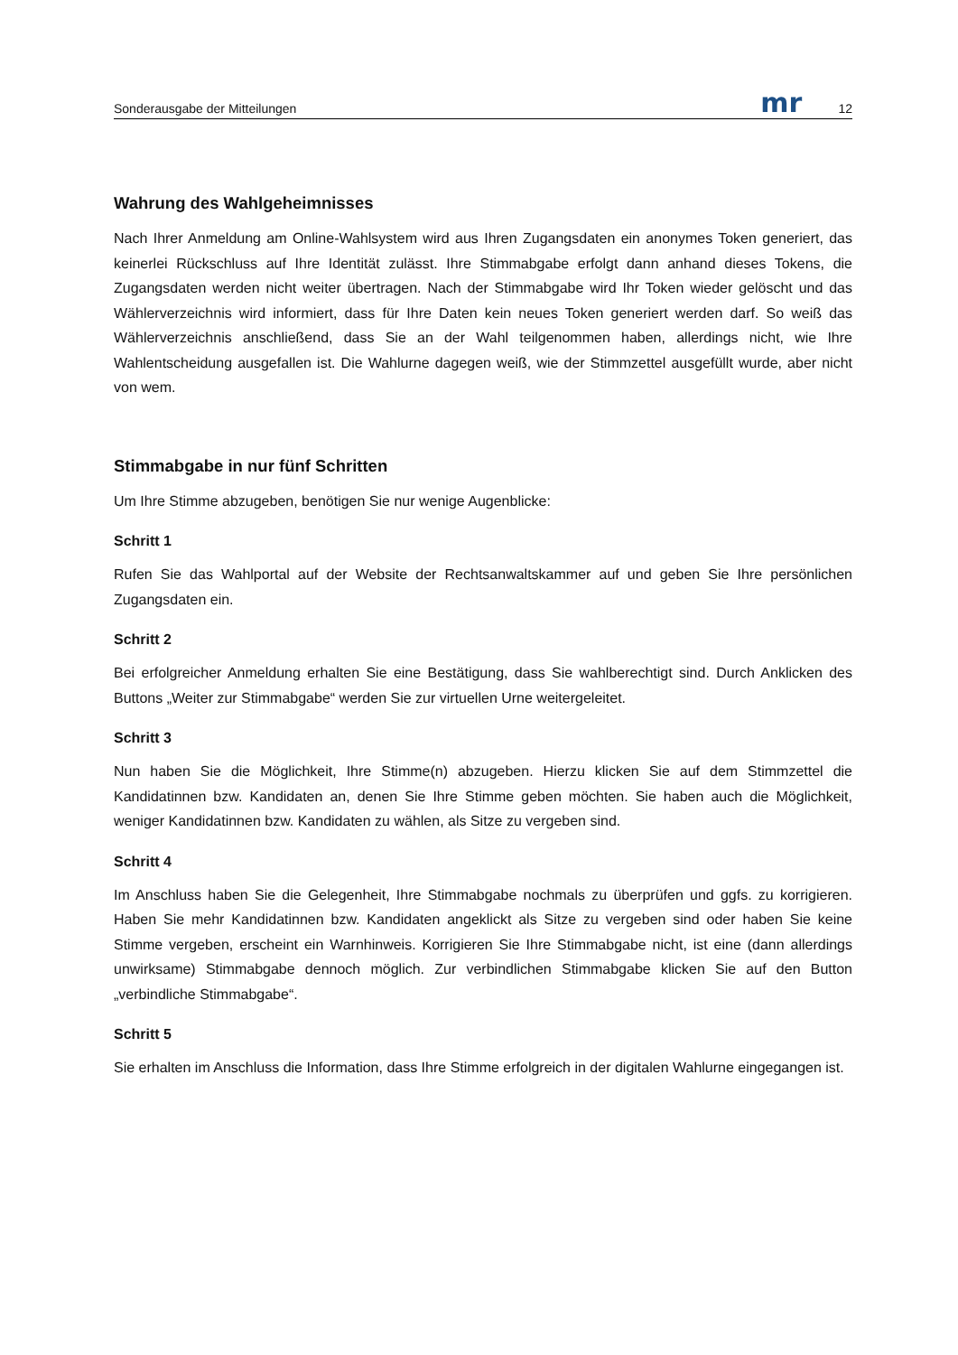Sonderausgabe der Mitteilungen mr 12
Wahrung des Wahlgeheimnisses
Nach Ihrer Anmeldung am Online-Wahlsystem wird aus Ihren Zugangsdaten ein anonymes Token generiert, das keinerlei Rückschluss auf Ihre Identität zulässt. Ihre Stimmabgabe erfolgt dann anhand dieses Tokens, die Zugangsdaten werden nicht weiter übertragen. Nach der Stimmabgabe wird Ihr Token wieder gelöscht und das Wählerverzeichnis wird informiert, dass für Ihre Daten kein neues Token generiert werden darf. So weiß das Wählerverzeichnis anschließend, dass Sie an der Wahl teilgenommen haben, allerdings nicht, wie Ihre Wahlentscheidung ausgefallen ist. Die Wahlurne dagegen weiß, wie der Stimmzettel ausgefüllt wurde, aber nicht von wem.
Stimmabgabe in nur fünf Schritten
Um Ihre Stimme abzugeben, benötigen Sie nur wenige Augenblicke:
Schritt 1
Rufen Sie das Wahlportal auf der Website der Rechtsanwaltskammer auf und geben Sie Ihre persönlichen Zugangsdaten ein.
Schritt 2
Bei erfolgreicher Anmeldung erhalten Sie eine Bestätigung, dass Sie wahlberechtigt sind. Durch Anklicken des Buttons „Weiter zur Stimmabgabe“ werden Sie zur virtuellen Urne weitergeleitet.
Schritt 3
Nun haben Sie die Möglichkeit, Ihre Stimme(n) abzugeben. Hierzu klicken Sie auf dem Stimmzettel die Kandidatinnen bzw. Kandidaten an, denen Sie Ihre Stimme geben möchten. Sie haben auch die Möglichkeit, weniger Kandidatinnen bzw. Kandidaten zu wählen, als Sitze zu vergeben sind.
Schritt 4
Im Anschluss haben Sie die Gelegenheit, Ihre Stimmabgabe nochmals zu überprüfen und ggfs. zu korrigieren. Haben Sie mehr Kandidatinnen bzw. Kandidaten angeklickt als Sitze zu vergeben sind oder haben Sie keine Stimme vergeben, erscheint ein Warnhinweis. Korrigieren Sie Ihre Stimmabgabe nicht, ist eine (dann allerdings unwirksame) Stimmabgabe dennoch möglich. Zur verbindlichen Stimmabgabe klicken Sie auf den Button „verbindliche Stimmabgabe“.
Schritt 5
Sie erhalten im Anschluss die Information, dass Ihre Stimme erfolgreich in der digitalen Wahlurne eingegangen ist.